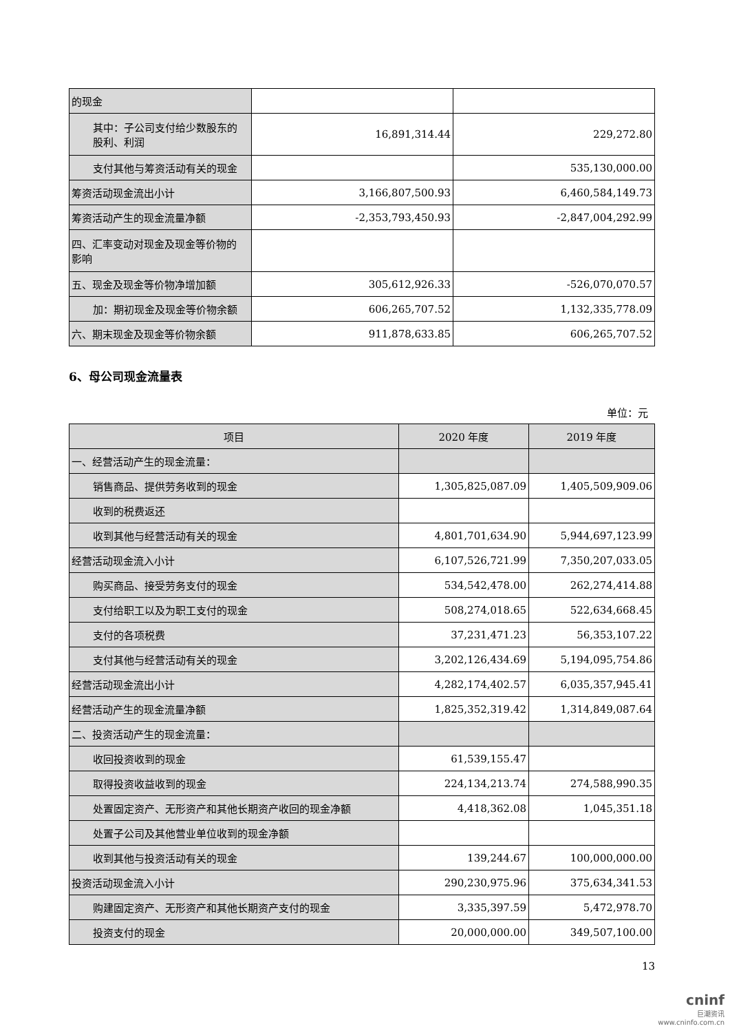| 的现金 | | |
| 其中：子公司支付给少数股东的 股利、利润 | 16,891,314.44 | 229,272.80 |
| 支付其他与筹资活动有关的现金 | | 535,130,000.00 |
| 筹资活动现金流出小计 | 3,166,807,500.93 | 6,460,584,149.73 |
| 筹资活动产生的现金流量净额 | -2,353,793,450.93 | -2,847,004,292.99 |
| 四、汇率变动对现金及现金等价物的 影响 | | |
| 五、现金及现金等价物净增加额 | 305,612,926.33 | -526,070,070.57 |
| 加：期初现金及现金等价物余额 | 606,265,707.52 | 1,132,335,778.09 |
| 六、期末现金及现金等价物余额 | 911,878,633.85 | 606,265,707.52 |
6、母公司现金流量表
单位：元
| 项目 | 2020 年度 | 2019 年度 |
| --- | --- | --- |
| 一、经营活动产生的现金流量： | | |
| 销售商品、提供劳务收到的现金 | 1,305,825,087.09 | 1,405,509,909.06 |
| 收到的税费返还 | | |
| 收到其他与经营活动有关的现金 | 4,801,701,634.90 | 5,944,697,123.99 |
| 经营活动现金流入小计 | 6,107,526,721.99 | 7,350,207,033.05 |
| 购买商品、接受劳务支付的现金 | 534,542,478.00 | 262,274,414.88 |
| 支付给职工以及为职工支付的现金 | 508,274,018.65 | 522,634,668.45 |
| 支付的各项税费 | 37,231,471.23 | 56,353,107.22 |
| 支付其他与经营活动有关的现金 | 3,202,126,434.69 | 5,194,095,754.86 |
| 经营活动现金流出小计 | 4,282,174,402.57 | 6,035,357,945.41 |
| 经营活动产生的现金流量净额 | 1,825,352,319.42 | 1,314,849,087.64 |
| 二、投资活动产生的现金流量： | | |
| 收回投资收到的现金 | 61,539,155.47 | |
| 取得投资收益收到的现金 | 224,134,213.74 | 274,588,990.35 |
| 处置固定资产、无形资产和其他长期资产收回的现金净额 | 4,418,362.08 | 1,045,351.18 |
| 处置子公司及其他营业单位收到的现金净额 | | |
| 收到其他与投资活动有关的现金 | 139,244.67 | 100,000,000.00 |
| 投资活动现金流入小计 | 290,230,975.96 | 375,634,341.53 |
| 购建固定资产、无形资产和其他长期资产支付的现金 | 3,335,397.59 | 5,472,978.70 |
| 投资支付的现金 | 20,000,000.00 | 349,507,100.00 |
13
cninf
巨潮资讯
www.cninfo.com.cn